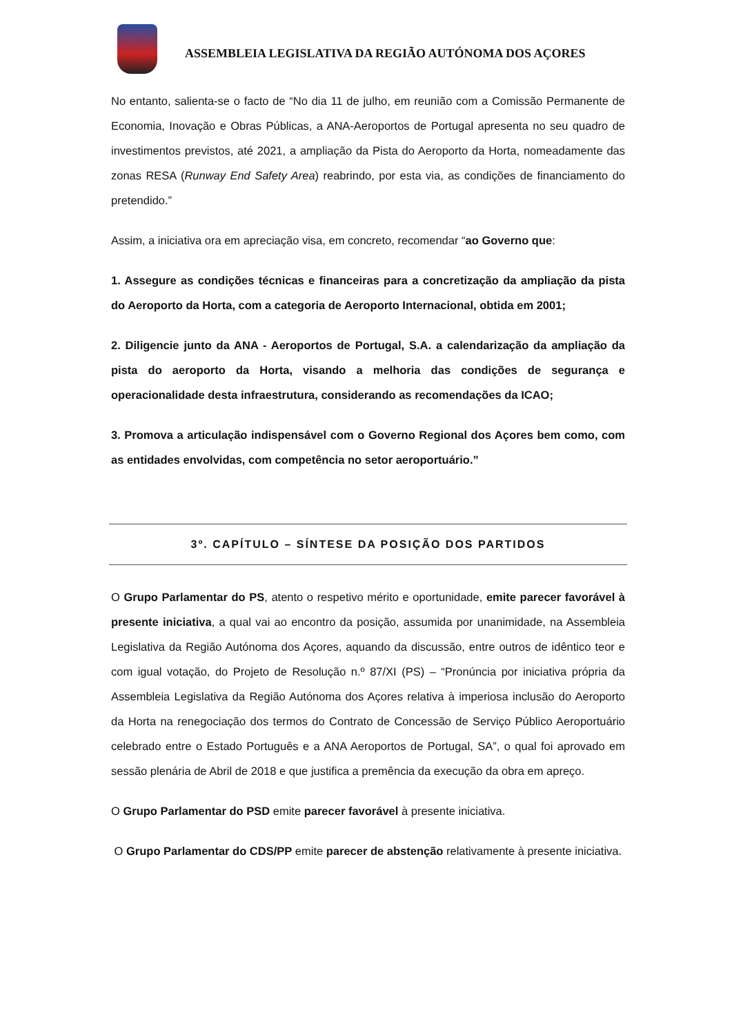ASSEMBLEIA LEGISLATIVA DA REGIÃO AUTÓNOMA DOS AÇORES
No entanto, salienta-se o facto de “No dia 11 de julho, em reunião com a Comissão Permanente de Economia, Inovação e Obras Públicas, a ANA-Aeroportos de Portugal apresenta no seu quadro de investimentos previstos, até 2021, a ampliação da Pista do Aeroporto da Horta, nomeadamente das zonas RESA (Runway End Safety Area) reabrindo, por esta via, as condições de financiamento do pretendido.”
Assim, a iniciativa ora em apreciação visa, em concreto, recomendar “ao Governo que:
1. Assegure as condições técnicas e financeiras para a concretização da ampliação da pista do Aeroporto da Horta, com a categoria de Aeroporto Internacional, obtida em 2001;
2. Diligencie junto da ANA - Aeroportos de Portugal, S.A. a calendarização da ampliação da pista do aeroporto da Horta, visando a melhoria das condições de segurança e operacionalidade desta infraestrutura, considerando as recomendações da ICAO;
3. Promova a articulação indispensável com o Governo Regional dos Açores bem como, com as entidades envolvidas, com competência no setor aeroportuário.”
3º. CAPÍTULO – SÍNTESE DA POSIÇÃO DOS PARTIDOS
O Grupo Parlamentar do PS, atento o respetivo mérito e oportunidade, emite parecer favorável à presente iniciativa, a qual vai ao encontro da posição, assumida por unanimidade, na Assembleia Legislativa da Região Autónoma dos Açores, aquando da discussão, entre outros de idêntico teor e com igual votação, do Projeto de Resolução n.º 87/XI (PS) – “Pronúncia por iniciativa própria da Assembleia Legislativa da Região Autónoma dos Açores relativa à imperiosa inclusão do Aeroporto da Horta na renegociação dos termos do Contrato de Concessão de Serviço Público Aeroportuário celebrado entre o Estado Português e a ANA Aeroportos de Portugal, SA”, o qual foi aprovado em sessão plenária de Abril de 2018 e que justifica a premência da execução da obra em apreço.
O Grupo Parlamentar do PSD emite parecer favorável à presente iniciativa.
O Grupo Parlamentar do CDS/PP emite parecer de abstenção relativamente à presente iniciativa.